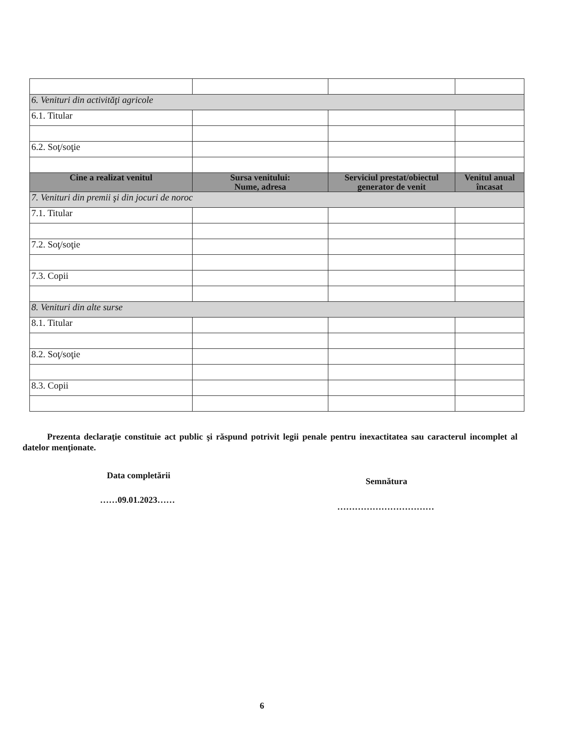| 6. Venituri din activităţi agricole | | | |
| 6.1. Titular | | | |
| 6.2. Soţ/soţie | | | |
| Cine a realizat venitul | Sursa venitului: Nume, adresa | Serviciul prestat/obiectul generator de venit | Venitul anual încasat |
| 7. Venituri din premii şi din jocuri de noroc | | | |
| 7.1. Titular | | | |
| 7.2. Soţ/soţie | | | |
| 7.3. Copii | | | |
| 8. Venituri din alte surse | | | |
| 8.1. Titular | | | |
| 8.2. Soţ/soţie | | | |
| 8.3. Copii | | | |
Prezenta declaraţie constituie act public şi răspund potrivit legii penale pentru inexactitatea sau caracterul incomplet al datelor menţionate.
Data completării
Semnătura
……09.01.2023……
……………………………
6